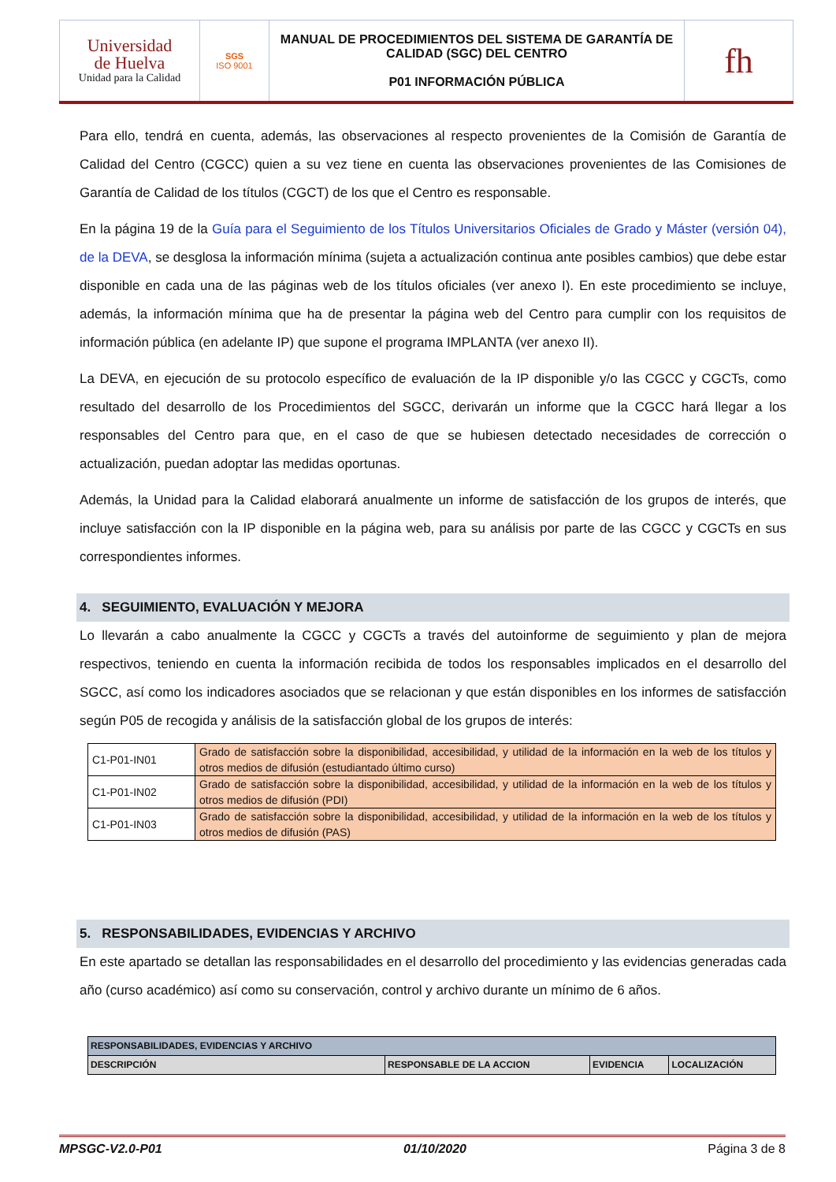| Universidad de Huelva Unidad para la Calidad | SGS ISO 9001 | MANUAL DE PROCEDIMIENTOS DEL SISTEMA DE GARANTÍA DE CALIDAD (SGC) DEL CENTRO P01 INFORMACIÓN PÚBLICA | fh |
Para ello, tendrá en cuenta, además, las observaciones al respecto provenientes de la Comisión de Garantía de Calidad del Centro (CGCC) quien a su vez tiene en cuenta las observaciones provenientes de las Comisiones de Garantía de Calidad de los títulos (CGCT) de los que el Centro es responsable.
En la página 19 de la Guía para el Seguimiento de los Títulos Universitarios Oficiales de Grado y Máster (versión 04), de la DEVA, se desglosa la información mínima (sujeta a actualización continua ante posibles cambios) que debe estar disponible en cada una de las páginas web de los títulos oficiales (ver anexo I). En este procedimiento se incluye, además, la información mínima que ha de presentar la página web del Centro para cumplir con los requisitos de información pública (en adelante IP) que supone el programa IMPLANTA (ver anexo II).
La DEVA, en ejecución de su protocolo específico de evaluación de la IP disponible y/o las CGCC y CGCTs, como resultado del desarrollo de los Procedimientos del SGCC, derivarán un informe que la CGCC hará llegar a los responsables del Centro para que, en el caso de que se hubiesen detectado necesidades de corrección o actualización, puedan adoptar las medidas oportunas.
Además, la Unidad para la Calidad elaborará anualmente un informe de satisfacción de los grupos de interés, que incluye satisfacción con la IP disponible en la página web, para su análisis por parte de las CGCC y CGCTs en sus correspondientes informes.
4. SEGUIMIENTO, EVALUACIÓN Y MEJORA
Lo llevarán a cabo anualmente la CGCC y CGCTs a través del autoinforme de seguimiento y plan de mejora respectivos, teniendo en cuenta la información recibida de todos los responsables implicados en el desarrollo del SGCC, así como los indicadores asociados que se relacionan y que están disponibles en los informes de satisfacción según P05 de recogida y análisis de la satisfacción global de los grupos de interés:
| C1-P01-IN01 | Grado de satisfacción sobre la disponibilidad, accesibilidad, y utilidad de la información en la web de los títulos y otros medios de difusión (estudiantado último curso) |
| C1-P01-IN02 | Grado de satisfacción sobre la disponibilidad, accesibilidad, y utilidad de la información en la web de los títulos y otros medios de difusión (PDI) |
| C1-P01-IN03 | Grado de satisfacción sobre la disponibilidad, accesibilidad, y utilidad de la información en la web de los títulos y otros medios de difusión (PAS) |
5. RESPONSABILIDADES, EVIDENCIAS Y ARCHIVO
En este apartado se detallan las responsabilidades en el desarrollo del procedimiento y las evidencias generadas cada año (curso académico) así como su conservación, control y archivo durante un mínimo de 6 años.
| RESPONSABILIDADES, EVIDENCIAS Y ARCHIVO | | | |
| --- | --- | --- | --- |
| DESCRIPCIÓN | RESPONSABLE DE LA ACCION | EVIDENCIA | LOCALIZACIÓN |
MPSGC-V2.0-P01 01/10/2020 Página 3 de 8